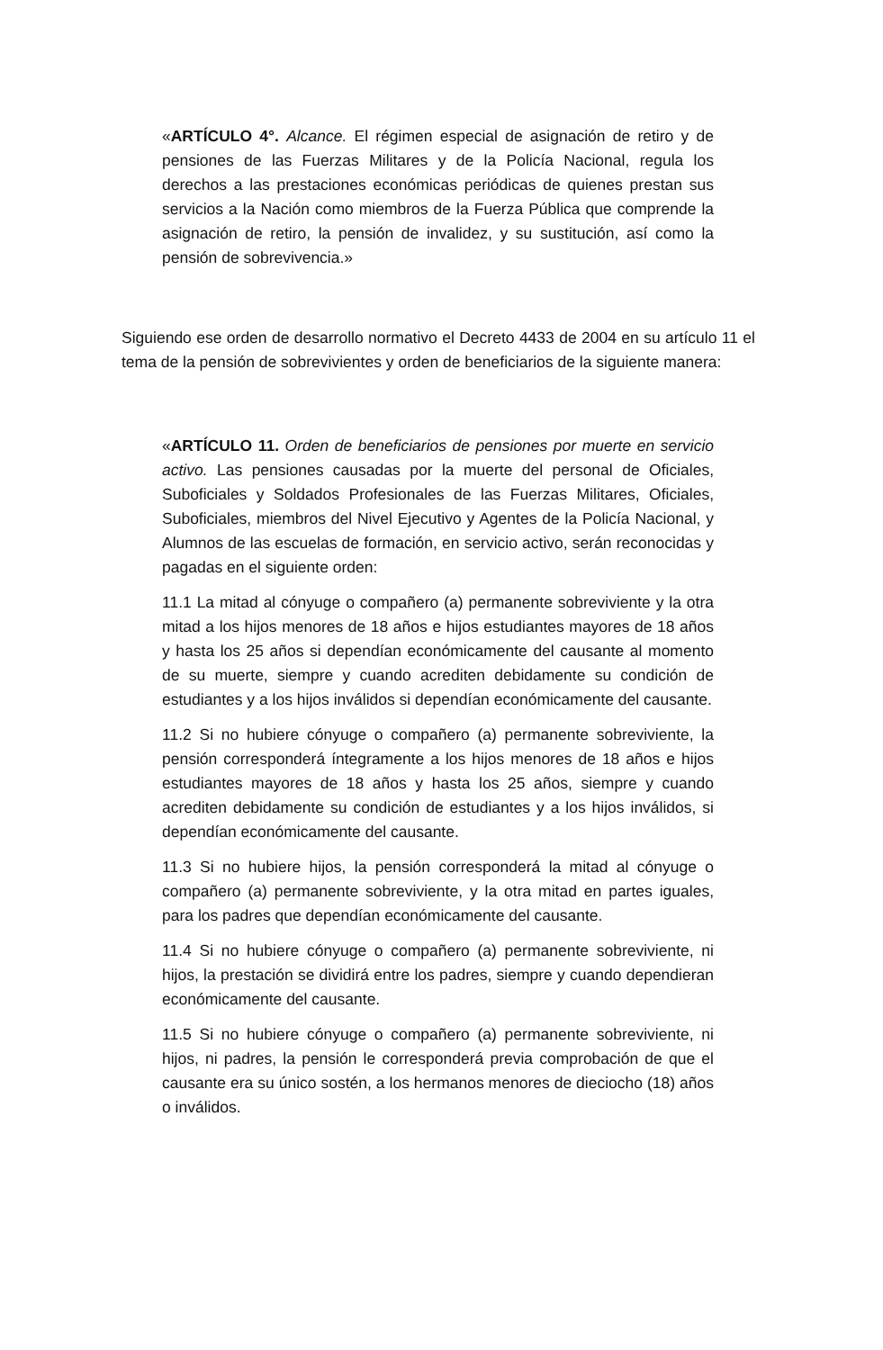«ARTÍCULO 4°. Alcance. El régimen especial de asignación de retiro y de pensiones de las Fuerzas Militares y de la Policía Nacional, regula los derechos a las prestaciones económicas periódicas de quienes prestan sus servicios a la Nación como miembros de la Fuerza Pública que comprende la asignación de retiro, la pensión de invalidez, y su sustitución, así como la pensión de sobrevivencia.»
Siguiendo ese orden de desarrollo normativo el Decreto 4433 de 2004 en su artículo 11 el tema de la pensión de sobrevivientes y orden de beneficiarios de la siguiente manera:
«ARTÍCULO 11. Orden de beneficiarios de pensiones por muerte en servicio activo. Las pensiones causadas por la muerte del personal de Oficiales, Suboficiales y Soldados Profesionales de las Fuerzas Militares, Oficiales, Suboficiales, miembros del Nivel Ejecutivo y Agentes de la Policía Nacional, y Alumnos de las escuelas de formación, en servicio activo, serán reconocidas y pagadas en el siguiente orden:
11.1 La mitad al cónyuge o compañero (a) permanente sobreviviente y la otra mitad a los hijos menores de 18 años e hijos estudiantes mayores de 18 años y hasta los 25 años si dependían económicamente del causante al momento de su muerte, siempre y cuando acrediten debidamente su condición de estudiantes y a los hijos inválidos si dependían económicamente del causante.
11.2 Si no hubiere cónyuge o compañero (a) permanente sobreviviente, la pensión corresponderá íntegramente a los hijos menores de 18 años e hijos estudiantes mayores de 18 años y hasta los 25 años, siempre y cuando acrediten debidamente su condición de estudiantes y a los hijos inválidos, si dependían económicamente del causante.
11.3 Si no hubiere hijos, la pensión corresponderá la mitad al cónyuge o compañero (a) permanente sobreviviente, y la otra mitad en partes iguales, para los padres que dependían económicamente del causante.
11.4 Si no hubiere cónyuge o compañero (a) permanente sobreviviente, ni hijos, la prestación se dividirá entre los padres, siempre y cuando dependieran económicamente del causante.
11.5 Si no hubiere cónyuge o compañero (a) permanente sobreviviente, ni hijos, ni padres, la pensión le corresponderá previa comprobación de que el causante era su único sostén, a los hermanos menores de dieciocho (18) años o inválidos.